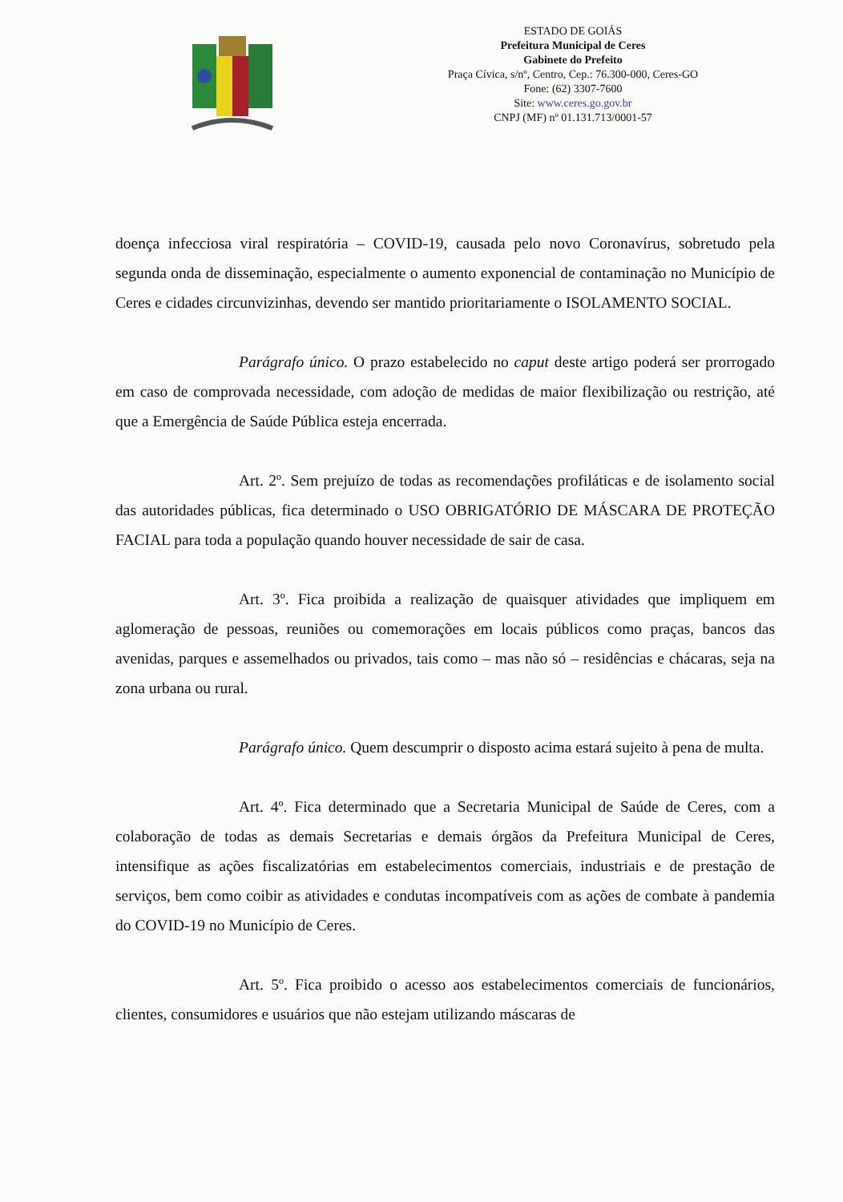ESTADO DE GOIÁS
Prefeitura Municipal de Ceres
Gabinete do Prefeito
Praça Cívica, s/nº, Centro, Cep.: 76.300-000, Ceres-GO
Fone: (62) 3307-7600
Site: www.ceres.go.gov.br
CNPJ (MF) nº 01.131.713/0001-57
doença infecciosa viral respiratória – COVID-19, causada pelo novo Coronavírus, sobretudo pela segunda onda de disseminação, especialmente o aumento exponencial de contaminação no Município de Ceres e cidades circunvizinhas, devendo ser mantido prioritariamente o ISOLAMENTO SOCIAL.
Parágrafo único. O prazo estabelecido no caput deste artigo poderá ser prorrogado em caso de comprovada necessidade, com adoção de medidas de maior flexibilização ou restrição, até que a Emergência de Saúde Pública esteja encerrada.
Art. 2º. Sem prejuízo de todas as recomendações profiláticas e de isolamento social das autoridades públicas, fica determinado o USO OBRIGATÓRIO DE MÁSCARA DE PROTEÇÃO FACIAL para toda a população quando houver necessidade de sair de casa.
Art. 3º. Fica proibida a realização de quaisquer atividades que impliquem em aglomeração de pessoas, reuniões ou comemorações em locais públicos como praças, bancos das avenidas, parques e assemelhados ou privados, tais como – mas não só – residências e chácaras, seja na zona urbana ou rural.
Parágrafo único. Quem descumprir o disposto acima estará sujeito à pena de multa.
Art. 4º. Fica determinado que a Secretaria Municipal de Saúde de Ceres, com a colaboração de todas as demais Secretarias e demais órgãos da Prefeitura Municipal de Ceres, intensifique as ações fiscalizatórias em estabelecimentos comerciais, industriais e de prestação de serviços, bem como coibir as atividades e condutas incompatíveis com as ações de combate à pandemia do COVID-19 no Município de Ceres.
Art. 5º. Fica proibido o acesso aos estabelecimentos comerciais de funcionários, clientes, consumidores e usuários que não estejam utilizando máscaras de